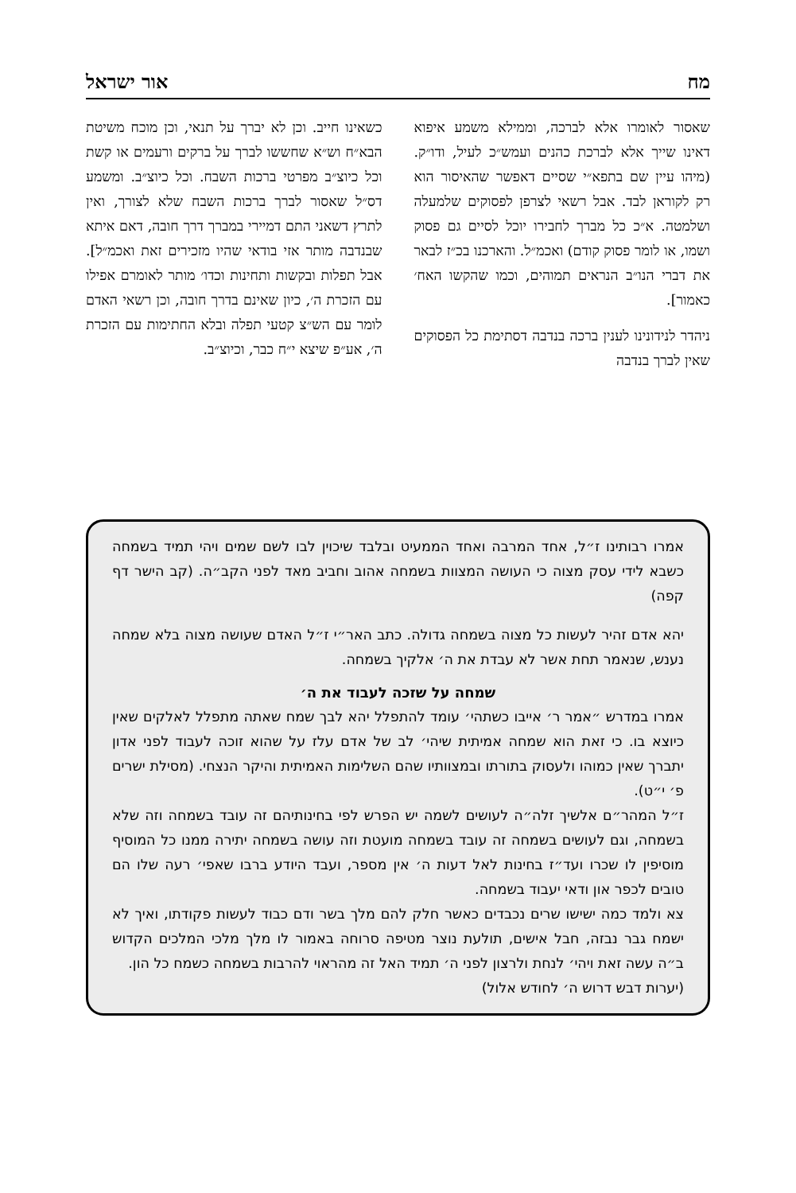מח אור ישראל
שאסור לאומרו אלא לברכה, וממילא משמע איפוא דאינו שייך אלא לברכת כהנים ועמש״כ לעיל, ודו״ק. (מיהו עיין שם בתפא״י שסיים דאפשר שהאיסור הוא רק לקוראן לבד. אבל רשאי לצרפן לפסוקים שלמעלה ושלמטה. א״כ כל מברך לחבירו יוכל לסיים גם פסוק ושמו, או לומר פסוק קודם) ואכמ״ל. והארכנו בכ״ז לבאר את דברי הנו״ב הנראים תמוהים, וכמו שהקשו האח׳ כאמור].
ניהדר לנידונינו לענין ברכה בנדבה דסתימת כל הפסוקים שאין לברך בנדבה
כשאינו חייב. וכן לא יברך על תנאי, וכן מוכח משיטת הבא״ח וש״א שחששו לברך על ברקים ורעמים או קשת וכל כיוצ״ב מפרטי ברכות השבח. וכל כיוצ״ב. ומשמע דס״ל שאסור לברך ברכות השבח שלא לצורך, ואין לתרץ דשאני התם דמיירי במברך דרך חובה, דאם איתא שבנדבה מותר אזי בודאי שהיו מזכירים זאת ואכמ״ל]. אבל תפלות ובקשות ותחינות וכדו׳ מותר לאומרם אפילו עם הזכרת ה׳, כיון שאינם בדרך חובה, וכן רשאי האדם לומר עם הש״צ קטעי תפלה ובלא החתימות עם הזכרת ה׳, אע״פ שיצא י״ח כבר, וכיוצ״ב.
אמרו רבותינו ז״ל, אחד המרבה ואחד הממעיט ובלבד שיכוין לבו לשם שמים ויהי תמיד בשמחה כשבא לידי עסק מצוה כי העושה המצוות בשמחה אהוב וחביב מאד לפני הקב״ה. (קב הישר דף קפה)
יהא אדם זהיר לעשות כל מצוה בשמחה גדולה. כתב האר״י ז״ל האדם שעושה מצוה בלא שמחה נענש, שנאמר תחת אשר לא עבדת את ה׳ אלקיך בשמחה.
שמחה על שזכה לעבוד את ה׳
אמרו במדרש ״אמר ר׳ אייבו כשתהי׳ עומד להתפלל יהא לבך שמח שאתה מתפלל לאלקים שאין כיוצא בו. כי זאת הוא שמחה אמיתית שיהי׳ לב של אדם עלז על שהוא זוכה לעבוד לפני אדון יתברך שאין כמוהו ולעסוק בתורתו ובמצוותיו שהם השלימות האמיתית והיקר הנצחי. (מסילת ישרים פ׳ י״ט).
ז״ל המהר״ם אלשיך זלה״ה לעושים לשמה יש הפרש לפי בחינותיהם זה עובד בשמחה וזה שלא בשמחה, וגם לעושים בשמחה זה עובד בשמחה מועטת וזה עושה בשמחה יתירה ממנו כל המוסיף מוסיפין לו שכרו ועד״ז בחינות לאל דעות ה׳ אין מספר, ועבד היודע ברבו שאפי׳ רעה שלו הם טובים לכפר און ודאי יעבוד בשמחה.
צא ולמד כמה ישישו שרים נכבדים כאשר חלק להם מלך בשר ודם כבוד לעשות פקודתו, ואיך לא ישמח גבר נבזה, חבל אישים, תולעת נוצר מטיפה סרוחה באמור לו מלך מלכי המלכים הקדוש ב״ה עשה זאת ויהי׳ לנחת ולרצון לפני ה׳ תמיד האל זה מהראוי להרבות בשמחה כשמח כל הון.
(יערות דבש דרוש ה׳ לחודש אלול)